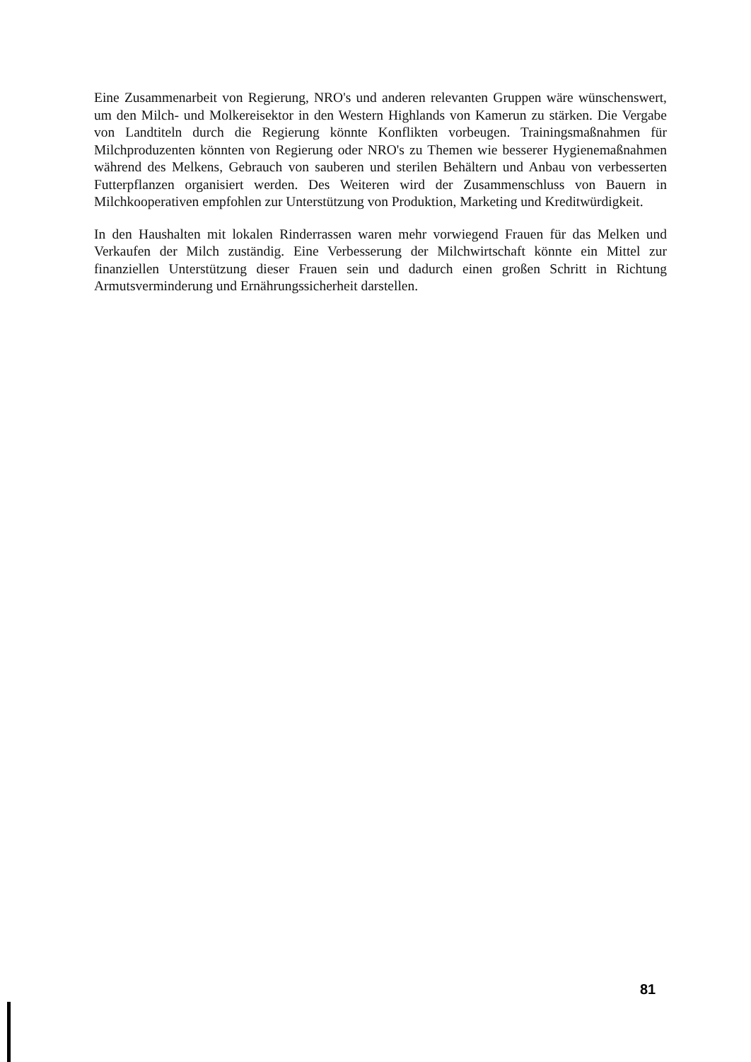Eine Zusammenarbeit von Regierung, NRO's und anderen relevanten Gruppen wäre wünschenswert, um den Milch- und Molkereisektor in den Western Highlands von Kamerun zu stärken. Die Vergabe von Landtiteln durch die Regierung könnte Konflikten vorbeugen. Trainingsmaßnahmen für Milchproduzenten könnten von Regierung oder NRO's zu Themen wie besserer Hygienemaßnahmen während des Melkens, Gebrauch von sauberen und sterilen Behältern und Anbau von verbesserten Futterpflanzen organisiert werden. Des Weiteren wird der Zusammenschluss von Bauern in Milchkooperativen empfohlen zur Unterstützung von Produktion, Marketing und Kreditwürdigkeit.
In den Haushalten mit lokalen Rinderrassen waren mehr vorwiegend Frauen für das Melken und Verkaufen der Milch zuständig. Eine Verbesserung der Milchwirtschaft könnte ein Mittel zur finanziellen Unterstützung dieser Frauen sein und dadurch einen großen Schritt in Richtung Armutsverminderung und Ernährungssicherheit darstellen.
81